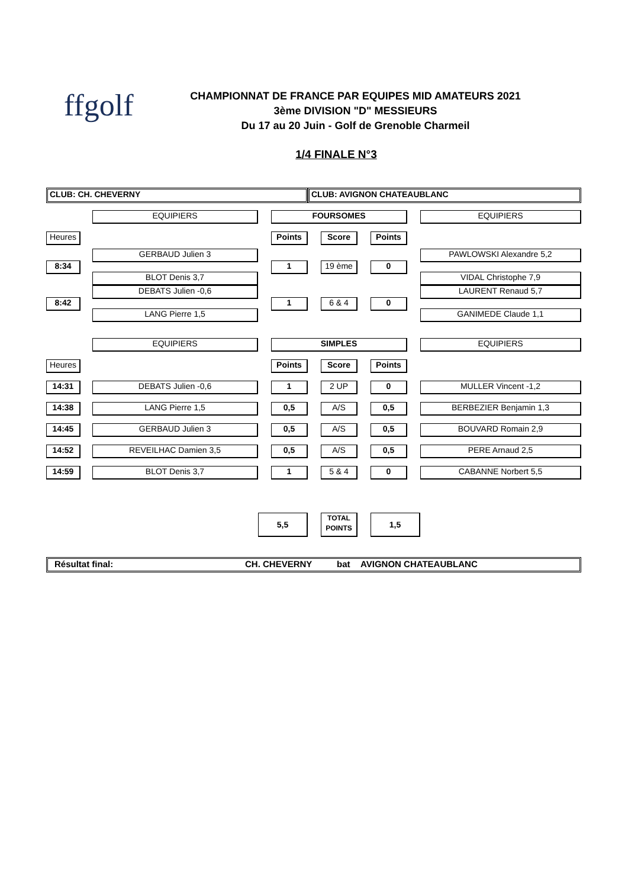ffgolf
CHAMPIONNAT DE FRANCE PAR EQUIPES MID AMATEURS 2021
3ème DIVISION "D" MESSIEURS
Du 17 au 20 Juin - Golf de Grenoble Charmeil
1/4 FINALE N°3
| CLUB: CH. CHEVERNY | | | | | CLUB: AVIGNON CHATEAUBLANC | | | | | |
| | | EQUIPIERS | | FOURSOMES | | | | | | EQUIPIERS |
| Heures | | | | Points | | Score | | Points | | |
| 8:34 | | GERBAUD Julien 3 BLOT Denis 3,7 | | 1 | | 19 ème | | 0 | | PAWLOWSKI Alexandre 5,2 VIDAL Christophe 7,9 |
| 8:42 | | DEBATS Julien -0,6 LANG Pierre 1,5 | | 1 | | 6 & 4 | | 0 | | LAURENT Renaud 5,7 GANIMEDE Claude 1,1 |
| | | EQUIPIERS | | SIMPLES | | | | | | EQUIPIERS |
| Heures | | | | Points | | Score | | Points | | |
| 14:31 | | DEBATS Julien -0,6 | | 1 | | 2 UP | | 0 | | MULLER Vincent -1,2 |
| 14:38 | | LANG Pierre 1,5 | | 0,5 | | A/S | | 0,5 | | BERBEZIER Benjamin 1,3 |
| 14:45 | | GERBAUD Julien 3 | | 0,5 | | A/S | | 0,5 | | BOUVARD Romain 2,9 |
| 14:52 | | REVEILHAC Damien 3,5 | | 0,5 | | A/S | | 0,5 | | PERE Arnaud 2,5 |
| 14:59 | | BLOT Denis 3,7 | | 1 | | 5 & 4 | | 0 | | CABANNE Norbert 5,5 |
| | | | 5,5 | | | TOTAL POINTS | | 1,5 | | |
| Résultat final: CH. CHEVERNY bat AVIGNON CHATEAUBLANC | | | | | | | | | | |